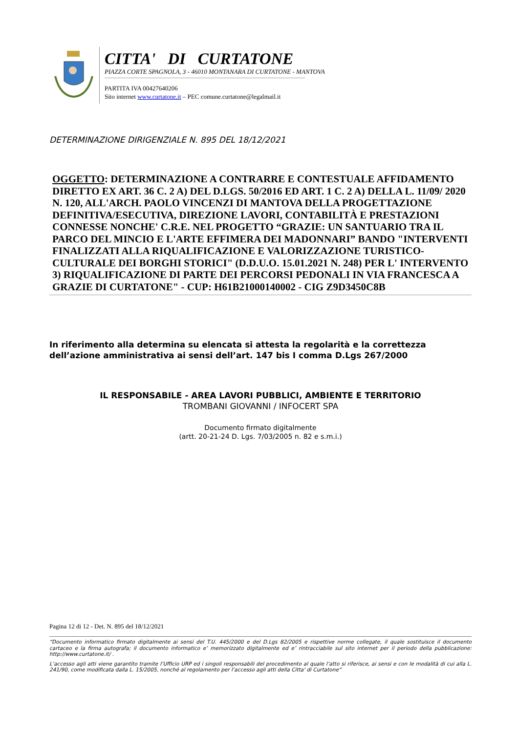CITTA' DI CURTATONE
PIAZZA CORTE SPAGNOLA, 3 - 46010 MONTANARA DI CURTATONE - MANTOVA
PARTITA IVA 00427640206
Sito internet www.curtatone.it – PEC comune.curtatone@legalmail.it
DETERMINAZIONE DIRIGENZIALE N. 895 DEL 18/12/2021
OGGETTO: DETERMINAZIONE A CONTRARRE E CONTESTUALE AFFIDAMENTO DIRETTO EX ART. 36 C. 2 A) DEL D.LGS. 50/2016 ED ART. 1 C. 2 A) DELLA L. 11/09/ 2020 N. 120, ALL'ARCH. PAOLO VINCENZI DI MANTOVA DELLA PROGETTAZIONE DEFINITIVA/ESECUTIVA, DIREZIONE LAVORI, CONTABILITÀ E PRESTAZIONI CONNESSE NONCHE' C.R.E. NEL PROGETTO “GRAZIE: UN SANTUARIO TRA IL PARCO DEL MINCIO E L'ARTE EFFIMERA DEI MADONNARI” BANDO "INTERVENTI FINALIZZATI ALLA RIQUALIFICAZIONE E VALORIZZAZIONE TURISTICO- CULTURALE DEI BORGHI STORICI" (D.D.U.O. 15.01.2021 N. 248) PER L' INTERVENTO 3) RIQUALIFICAZIONE DI PARTE DEI PERCORSI PEDONALI IN VIA FRANCESCA A GRAZIE DI CURTATONE" - CUP: H61B21000140002 - CIG Z9D3450C8B
In riferimento alla determina su elencata si attesta la regolarità e la correttezza dell’azione amministrativa ai sensi dell’art. 147 bis I comma D.Lgs 267/2000
IL RESPONSABILE - AREA LAVORI PUBBLICI, AMBIENTE E TERRITORIO
TROMBANI GIOVANNI / INFOCERT SPA
Documento firmato digitalmente
(artt. 20-21-24 D. Lgs. 7/03/2005 n. 82 e s.m.i.)
Pagina 12 di 12 - Det. N. 895 del 18/12/2021
“Documento informatico firmato digitalmente ai sensi del T.U. 445/2000 e del D.Lgs 82/2005 e rispettive norme collegate, il quale sostituisce il documento cartaceo e la firma autografa; il documento informatico e’ memorizzato digitalmente ed e’ rintracciabile sul sito internet per il periodo della pubblicazione: http://www.curtatone.it/ .
L’accesso agli atti viene garantito tramite l’Ufficio URP ed i singoli responsabili del procedimento al quale l’atto si riferisce, ai sensi e con le modalità di cui alla L. 241/90, come modificata dalla L. 15/2005, nonché al regolamento per l’accesso agli atti della Citta' di Curtatone”